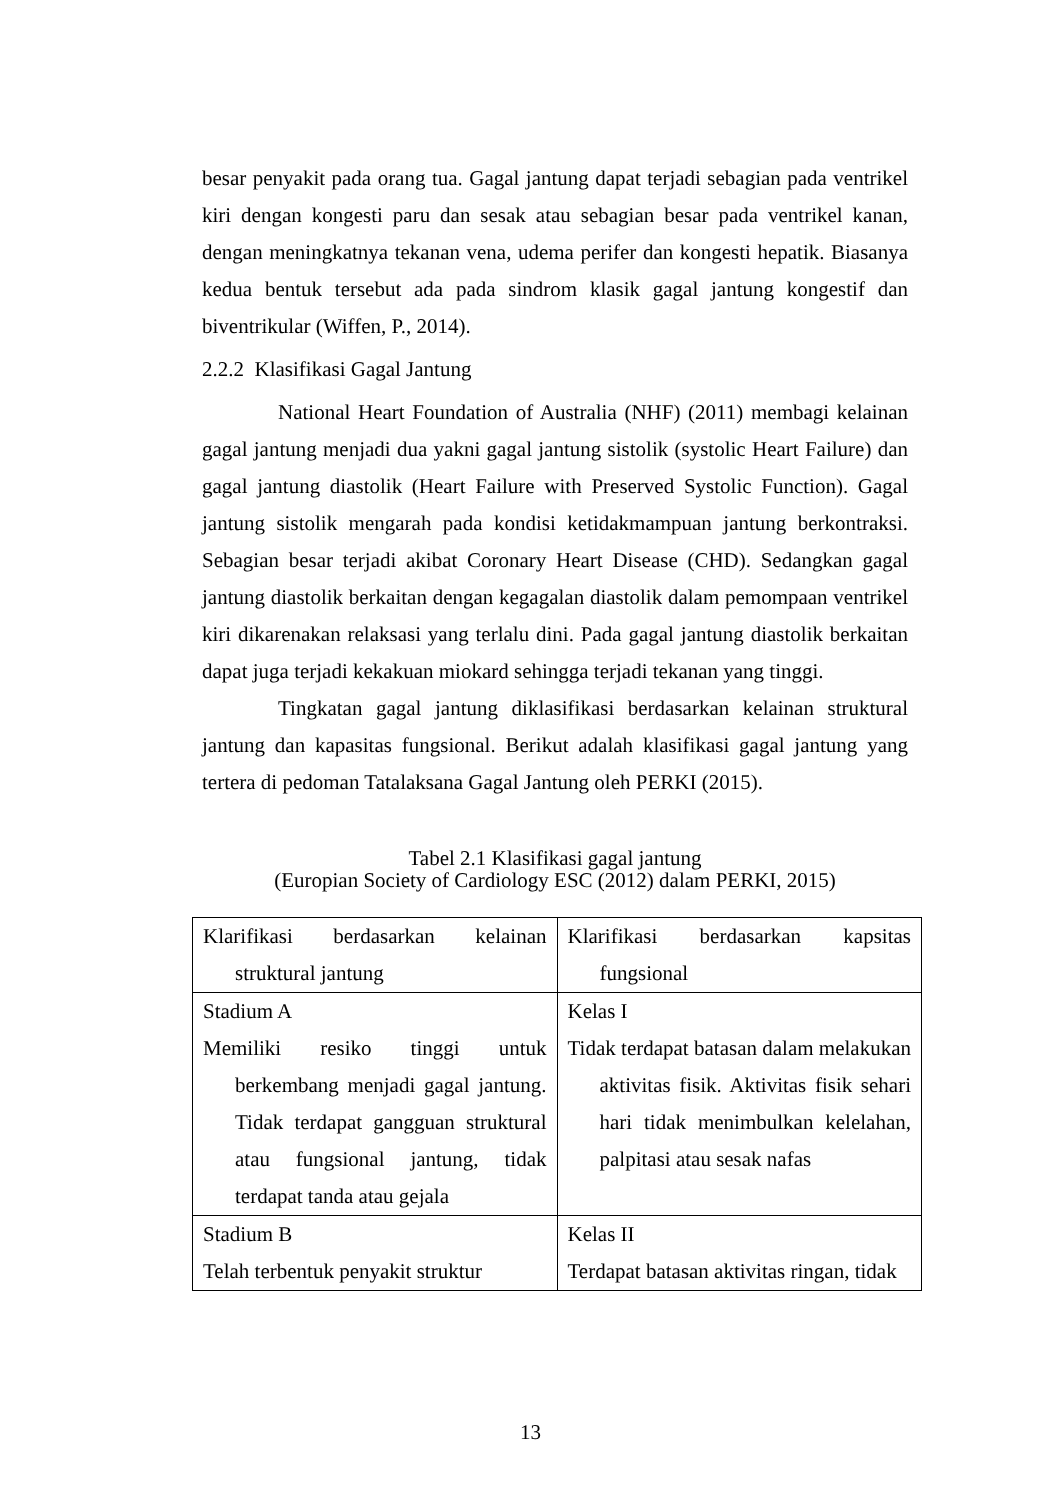besar penyakit pada orang tua. Gagal jantung dapat terjadi sebagian pada ventrikel kiri dengan kongesti paru dan sesak atau sebagian besar pada ventrikel kanan, dengan meningkatnya tekanan vena, udema perifer dan kongesti hepatik. Biasanya kedua bentuk tersebut ada pada sindrom klasik gagal jantung kongestif dan biventrikular (Wiffen, P., 2014).
2.2.2 Klasifikasi Gagal Jantung
National Heart Foundation of Australia (NHF) (2011) membagi kelainan gagal jantung menjadi dua yakni gagal jantung sistolik (systolic Heart Failure) dan gagal jantung diastolik (Heart Failure with Preserved Systolic Function). Gagal jantung sistolik mengarah pada kondisi ketidakmampuan jantung berkontraksi. Sebagian besar terjadi akibat Coronary Heart Disease (CHD). Sedangkan gagal jantung diastolik berkaitan dengan kegagalan diastolik dalam pemompaan ventrikel kiri dikarenakan relaksasi yang terlalu dini. Pada gagal jantung diastolik berkaitan dapat juga terjadi kekakuan miokard sehingga terjadi tekanan yang tinggi.
Tingkatan gagal jantung diklasifikasi berdasarkan kelainan struktural jantung dan kapasitas fungsional. Berikut adalah klasifikasi gagal jantung yang tertera di pedoman Tatalaksana Gagal Jantung oleh PERKI (2015).
Tabel 2.1 Klasifikasi gagal jantung
(Europian Society of Cardiology ESC (2012) dalam PERKI, 2015)
| Klarifikasi berdasarkan kelainan struktural jantung | Klarifikasi berdasarkan kapsitas fungsional |
| Stadium A Memiliki resiko tinggi untuk berkembang menjadi gagal jantung. Tidak terdapat gangguan struktural atau fungsional jantung, tidak terdapat tanda atau gejala | Kelas I Tidak terdapat batasan dalam melakukan aktivitas fisik. Aktivitas fisik sehari hari tidak menimbulkan kelelahan, palpitasi atau sesak nafas |
| Stadium B Telah terbentuk penyakit struktur | Kelas II Terdapat batasan aktivitas ringan, tidak |
13